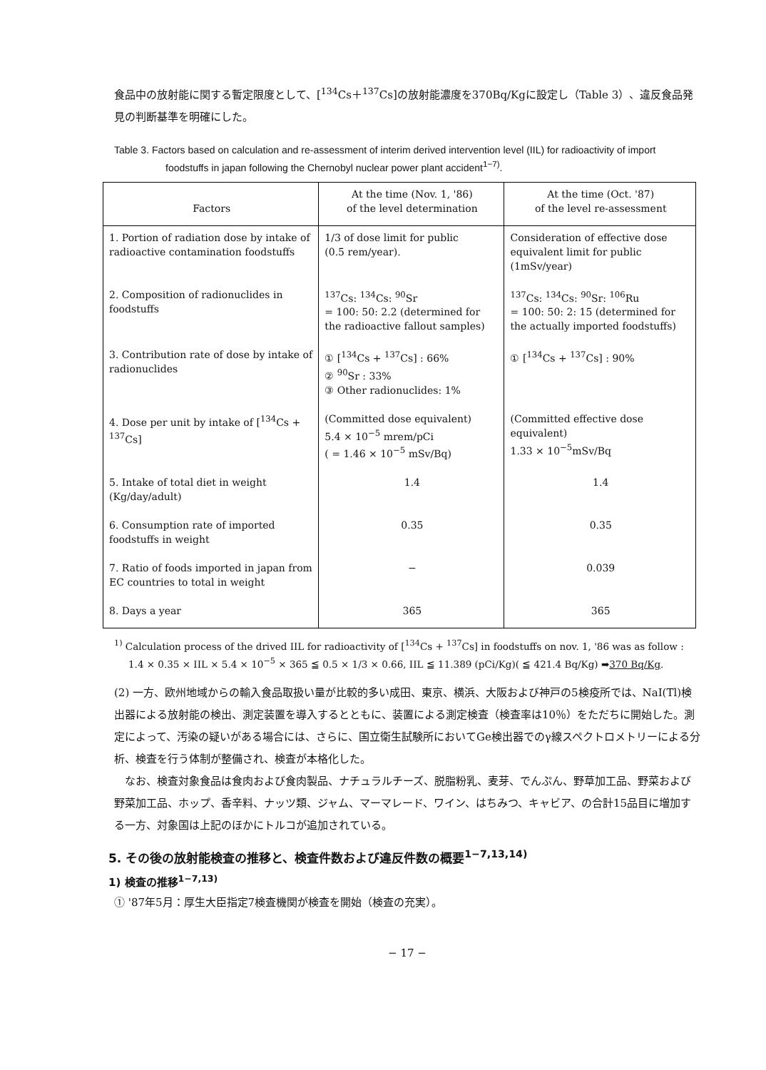食品中の放射能に関する暫定限度として、[<sup>134</sup>Cs＋<sup>137</sup>Cs]の放射能濃度を370Bq/Kgに設定し（Table 3）、違反食品発見の判断基準を明確にした。
Table 3. Factors based on calculation and re-assessment of interim derived intervention level (IIL) for radioactivity of import foodstuffs in japan following the Chernobyl nuclear power plant accident<sup>1−7)</sup>.
| Factors | At the time (Nov. 1, '86) of the level determination | At the time (Oct. '87) of the level re-assessment |
| --- | --- | --- |
| 1. Portion of radiation dose by intake of radioactive contamination foodstuffs | 1/3 of dose limit for public (0.5 rem/year). | Consideration of effective dose equivalent limit for public (1mSv/year) |
| 2. Composition of radionuclides in foodstuffs | <sup>137</sup>Cs: <sup>134</sup>Cs: <sup>90</sup>Sr = 100: 50: 2.2 (determined for the radioactive fallout samples) | <sup>137</sup>Cs: <sup>134</sup>Cs: <sup>90</sup>Sr: <sup>106</sup>Ru = 100: 50: 2: 15 (determined for the actually imported foodstuffs) |
| 3. Contribution rate of dose by intake of radionuclides | ① [<sup>134</sup>Cs + <sup>137</sup>Cs] : 66% ② <sup>90</sup>Sr : 33% ③ Other radionuclides: 1% | ① [<sup>134</sup>Cs + <sup>137</sup>Cs] : 90% |
| 4. Dose per unit by intake of [<sup>134</sup>Cs + <sup>137</sup>Cs] | (Committed dose equivalent) 5.4 × 10<sup>−5</sup> mrem/pCi ( = 1.46 × 10<sup>−5</sup> mSv/Bq) | (Committed effective dose equivalent) 1.33 × 10<sup>−5</sup>mSv/Bq |
| 5. Intake of total diet in weight (Kg/day/adult) | 1.4 | 1.4 |
| 6. Consumption rate of imported foodstuffs in weight | 0.35 | 0.35 |
| 7. Ratio of foods imported in japan from EC countries to total in weight | − | 0.039 |
| 8. Days a year | 365 | 365 |
<sup>1)</sup> Calculation process of the drived IIL for radioactivity of [<sup>134</sup>Cs + <sup>137</sup>Cs] in foodstuffs on nov. 1, '86 was as follow : 1.4 × 0.35 × IIL × 5.4 × 10<sup>−5</sup> × 365 ≦ 0.5 × 1/3 × 0.66, IIL ≦ 11.389 (pCi/Kg)( ≦ 421.4 Bq/Kg) ➡370 Bq/Kg.
(2) 一方、欧州地域からの輸入食品取扱い量が比較的多い成田、東京、横浜、大阪および神戸の5検疫所では、NaI(Tl)検出器による放射能の検出、測定装置を導入するとともに、装置による測定検査（検査率は10％）をただちに開始した。測定によって、汚染の疑いがある場合には、さらに、国立衛生試験所においてGe検出器でのγ線スペクトロメトリーによる分析、検査を行う体制が整備され、検査が本格化した。
　なお、検査対象食品は食肉および食肉製品、ナチュラルチーズ、脱脂粉乳、麦芽、でんぷん、野草加工品、野菜および野菜加工品、ホップ、香辛料、ナッツ類、ジャム、マーマレード、ワイン、はちみつ、キャビア、の合計15品目に増加する一方、対象国は上記のほかにトルコが追加されている。
5. その後の放射能検査の推移と、検査件数および違反件数の概要<sup>1−7,13,14)</sup>
1) 検査の推移<sup>1−7,13)</sup>
① '87年5月：厚生大臣指定7検査機関が検査を開始（検査の充実）。
− 17 −